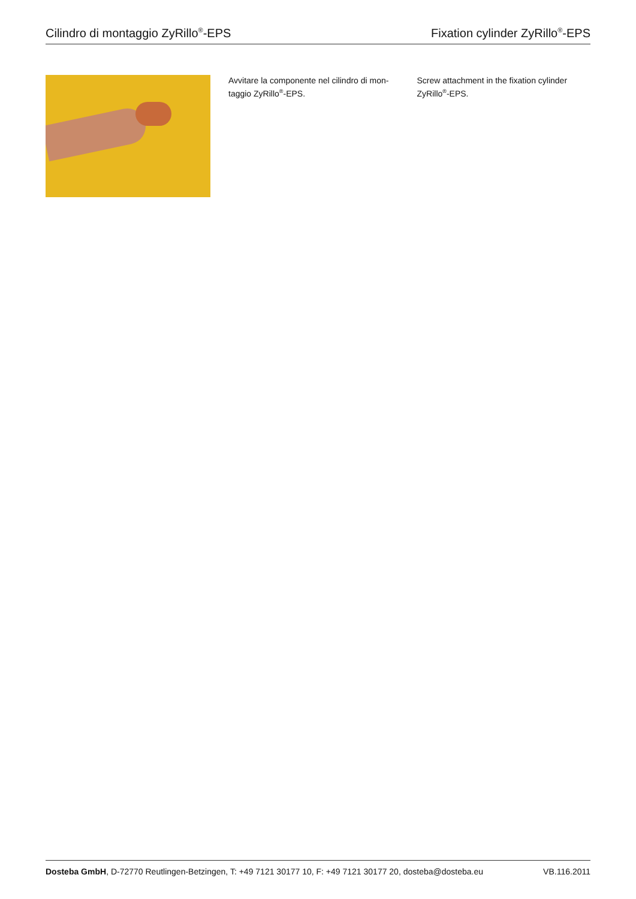Cilindro di montaggio ZyRillo<sup>®</sup>-EPS Fixation cylinder ZyRillo<sup>®</sup>-EPS
Avvitare la componente nel cilindro di mon-taggio ZyRillo<sup>®</sup>-EPS.
Screw attachment in the fixation cylinder ZyRillo<sup>®</sup>-EPS.
Dosteba GmbH, D-72770 Reutlingen-Betzingen, T: +49 7121 30177 10, F: +49 7121 30177 20, dosteba@dosteba.eu VB.116.2011